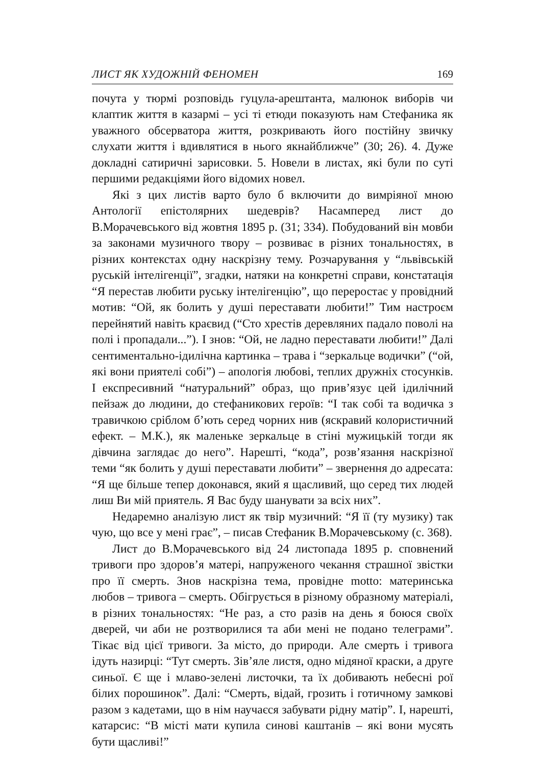ЛИСТ ЯК ХУДОЖНІЙ ФЕНОМЕН 169
почута у тюрмі розповідь гуцула-арештанта, малюнок виборів чи клаптик життя в казармі – усі ті етюди показують нам Стефаника як уважного обсерватора життя, розкривають його постійну звичку слухати життя і вдивлятися в нього якнайближче” (30; 26). 4. Дуже докладні сатиричні зарисовки. 5. Новели в листах, які були по суті першими редакціями його відомих новел.
Які з цих листів варто було б включити до вимріяної мною Антології епістолярних шедеврів? Насамперед лист до В.Морачевського від жовтня 1895 р. (31; 334). Побудований він мовби за законами музичного твору – розвиває в різних тональностях, в різних контекстах одну наскрізну тему. Розчарування у “львівській руській інтелігенції”, згадки, натяки на конкретні справи, констатація “Я перестав любити руську інтелігенцію”, що переростає у провідний мотив: “Ой, як болить у душі переставати любити!” Тим настроєм перейнятий навіть краєвид (“Сто хрестів дерев­ляних падало поволі на полі і пропадали...”). І знов: “Ой, не ладно переставати любити!” Далі сентиментально-ідилічна картинка – трава і “зеркальце водички” (“ой, які вони приятелі собі”) – апологія любові, теплих дружніх стосунків. І експресивний “натуральний” образ, що прив’язує цей ідилічний пейзаж до людини, до стефаникових героїв: “І так собі та водичка з травичкою сріблом б’ють серед чорних нив (яскравий колористичний ефект. – М.К.), як маленьке зеркальце в стіні мужицькій тогди як дівчина заглядає до него”. Нарешті, “кода”, розв’язання наскрізної теми “як болить у душі переставати любити” – звернення до адресата: “Я ще більше тепер доконався, який я щасливий, що серед тих людей лиш Ви мій приятель. Я Вас буду шанувати за всіх них”.
Недаремно аналізую лист як твір музичний: “Я її (ту музику) так чую, що все у мені грає”, – писав Стефаник В.Морачевському (с. 368).
Лист до В.Морачевського від 24 листопада 1895 р. сповнений тривоги про здоров’я матері, напруженого чекання страшної звістки про її смерть. Знов наскрізна тема, провідне motto: материнська любов – тривога – смерть. Обігрується в різному образному матеріалі, в різних тональностях: “Не раз, а сто разів на день я боюся своїх дверей, чи аби не розтворилися та аби мені не подано телеграми”. Тікає від цієї тривоги. За місто, до природи. Але смерть і тривога ідуть назирці: “Тут смерть. Зів’яле листя, одно мідяної краски, а друге синьої. Є ще і млаво-зелені листочки, та їх добивають небесні рої білих порошинок”. Далі: “Смерть, відай, грозить і готичному замкові разом з кадетами, що в нім научаєся забувати рідну матір”. І, нарешті, катарсис: “В місті мати купила синові каштанів – які вони мусять бути щасливі!”